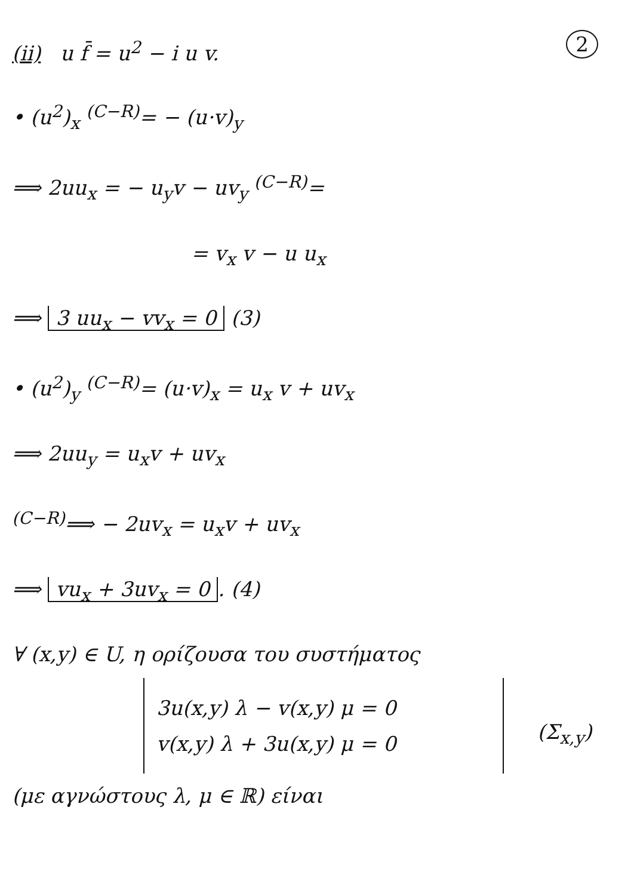2 (ii) u f̄ = u<sup>2</sup> − i u v.
• (u<sup>2</sup>)<sub>x</sub> <sup>(C−R)</sup>= − (u·v)<sub>y</sub>
⟹ 2uu<sub>x</sub> = − u<sub>y</sub>v − uv<sub>y</sub> <sup>(C−R)</sup>=
= v<sub>x</sub> v − u u<sub>x</sub>
⟹ 3 uu<sub>x</sub> − vv<sub>x</sub> = 0 (3)
• (u<sup>2</sup>)<sub>y</sub> <sup>(C−R)</sup>= (u·v)<sub>x</sub> = u<sub>x</sub> v + uv<sub>x</sub>
⟹ 2uu<sub>y</sub> = u<sub>x</sub>v + uv<sub>x</sub>
<sup>(C−R)</sup>⟹ − 2uv<sub>x</sub> = u<sub>x</sub>v + uv<sub>x</sub>
⟹ vu<sub>x</sub> + 3uv<sub>x</sub> = 0. (4)
∀ (x,y) ∈ U, η ορίζουσα του συστήματος
3u(x,y) λ − v(x,y) μ = 0
v(x,y) λ + 3u(x,y) μ = 0
(Σ<sub>x,y</sub>)
(με αγνώστους λ, μ ∈ ℝ) είναι